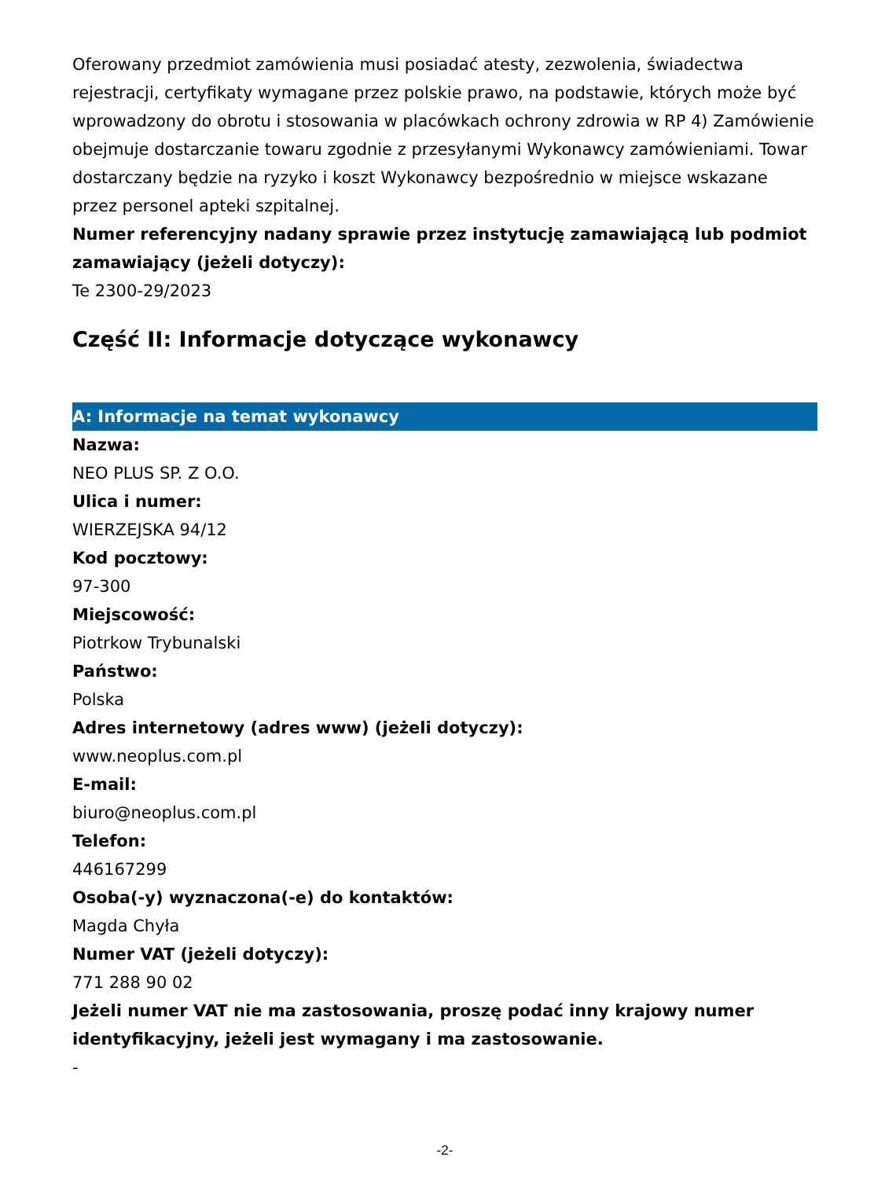Oferowany przedmiot zamówienia musi posiadać atesty, zezwolenia, świadectwa rejestracji, certyfikaty wymagane przez polskie prawo, na podstawie, których może być wprowadzony do obrotu i stosowania w placówkach ochrony zdrowia w RP 4) Zamówienie obejmuje dostarczanie towaru zgodnie z przesyłanymi Wykonawcy zamówieniami. Towar dostarczany będzie na ryzyko i koszt Wykonawcy bezpośrednio w miejsce wskazane przez personel apteki szpitalnej.
Numer referencyjny nadany sprawie przez instytucję zamawiającą lub podmiot zamawiający (jeżeli dotyczy):
Te 2300-29/2023
Część II: Informacje dotyczące wykonawcy
A: Informacje na temat wykonawcy
Nazwa:
NEO PLUS SP. Z O.O.
Ulica i numer:
WIERZEJSKA 94/12
Kod pocztowy:
97-300
Miejscowość:
Piotrkow Trybunalski
Państwo:
Polska
Adres internetowy (adres www) (jeżeli dotyczy):
www.neoplus.com.pl
E-mail:
biuro@neoplus.com.pl
Telefon:
446167299
Osoba(-y) wyznaczona(-e) do kontaktów:
Magda Chyła
Numer VAT (jeżeli dotyczy):
771 288 90 02
Jeżeli numer VAT nie ma zastosowania, proszę podać inny krajowy numer identyfikacyjny, jeżeli jest wymagany i ma zastosowanie.
-
-2-